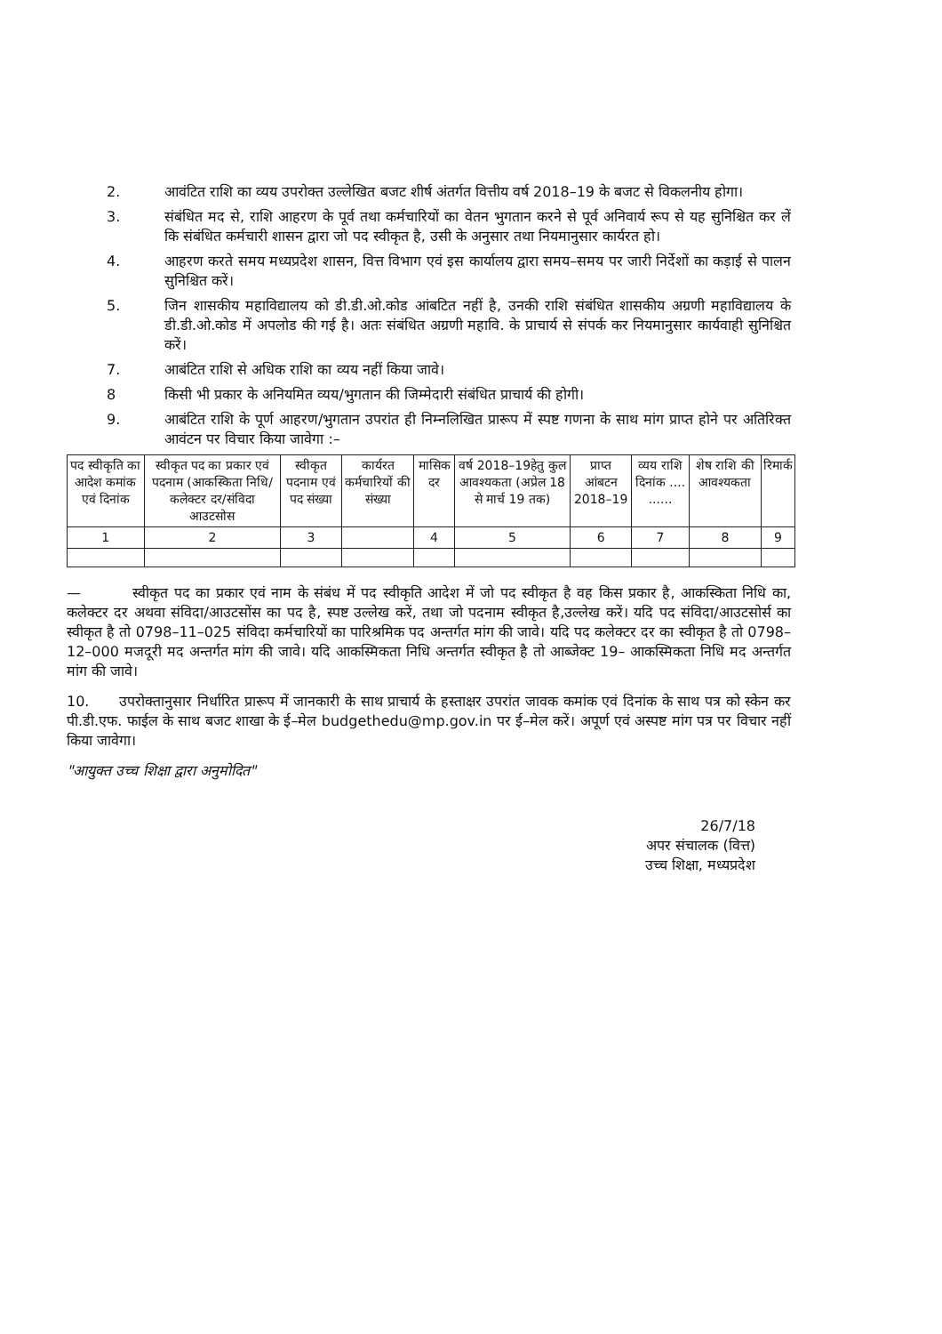2. आवंटित राशि का व्यय उपरोक्त उल्लेखित बजट शीर्ष अंतर्गत वित्तीय वर्ष 2018–19 के बजट से विकलनीय होगा।
3. संबंधित मद से, राशि आहरण के पूर्व तथा कर्मचारियों का वेतन भुगतान करने से पूर्व अनिवार्य रूप से यह सुनिश्चित कर लें कि संबंधित कर्मचारी शासन द्वारा जो पद स्वीकृत है, उसी के अनुसार तथा नियमानुसार कार्यरत हो।
4. आहरण करते समय मध्यप्रदेश शासन, वित्त विभाग एवं इस कार्यालय द्वारा समय–समय पर जारी निर्देशों का कड़ाई से पालन सुनिश्चित करें।
5. जिन शासकीय महाविद्यालय को डी.डी.ओ.कोड आंबटित नहीं है, उनकी राशि संबंधित शासकीय अग्रणी महाविद्यालय के डी.डी.ओ.कोड में अपलोड की गई है। अतः संबंधित अग्रणी महावि. के प्राचार्य से संपर्क कर नियमानुसार कार्यवाही सुनिश्चित करें।
7. आबंटित राशि से अधिक राशि का व्यय नहीं किया जावे।
8 किसी भी प्रकार के अनियमित व्यय/भुगतान की जिम्मेदारी संबंधित प्राचार्य की होगी।
9. आबंटित राशि के पूर्ण आहरण/भुगतान उपरांत ही निम्नलिखित प्रारूप में स्पष्ट गणना के साथ मांग प्राप्त होने पर अतिरिक्त आवंटन पर विचार किया जावेगा :–
| पद स्वीकृति का आदेश कमांक एवं दिनांक | स्वीकृत पद का प्रकार एवं पदनाम (आकस्किता निधि/कलेक्टर दर/संविदा आउटसोस | स्वीकृत पदनाम एवं पद संख्या | कार्यरत कर्मचारियों की संख्या | मासिक दर | वर्ष 2018–19हेतु कुल आवश्यकता (अप्रेल 18 से मार्च 19 तक) | प्राप्त आंबटन 2018–19 | व्यय राशि दिनांक .... ...... | शेष राशि की आवश्यकता | रिमार्क |
| --- | --- | --- | --- | --- | --- | --- | --- | --- | --- |
| 1 | 2 | 3 | | 4 | 5 | 6 | 7 | 8 | 9 |
— स्वीकृत पद का प्रकार एवं नाम के संबंध में पद स्वीकृति आदेश में जो पद स्वीकृत है वह किस प्रकार है, आकस्किता निधि का, कलेक्टर दर अथवा संविदा/आउटसोंस का पद है, स्पष्ट उल्लेख करें, तथा जो पदनाम स्वीकृत है,उल्लेख करें। यदि पद संविदा/आउटसोर्स का स्वीकृत है तो 0798–11–025 संविदा कर्मचारियों का पारिश्रमिक पद अन्तर्गत मांग की जावे। यदि पद कलेक्टर दर का स्वीकृत है तो 0798–12–000 मजदूरी मद अन्तर्गत मांग की जावे। यदि आकस्मिकता निधि अन्तर्गत स्वीकृत है तो आब्जेक्ट 19– आकस्मिकता निधि मद अन्तर्गत मांग की जावे।
10. उपरोक्तानुसार निर्धारित प्रारूप में जानकारी के साथ प्राचार्य के हस्ताक्षर उपरांत जावक कमांक एवं दिनांक के साथ पत्र को स्केन कर पी.डी.एफ. फाईल के साथ बजट शाखा के ई–मेल budgethedu@mp.gov.in पर ई–मेल करें। अपूर्ण एवं अस्पष्ट मांग पत्र पर विचार नहीं किया जावेगा।
"आयुक्त उच्च शिक्षा द्वारा अनुमोदित"
26/7/18
अपर संचालक (वित्त)
उच्च शिक्षा, मध्यप्रदेश